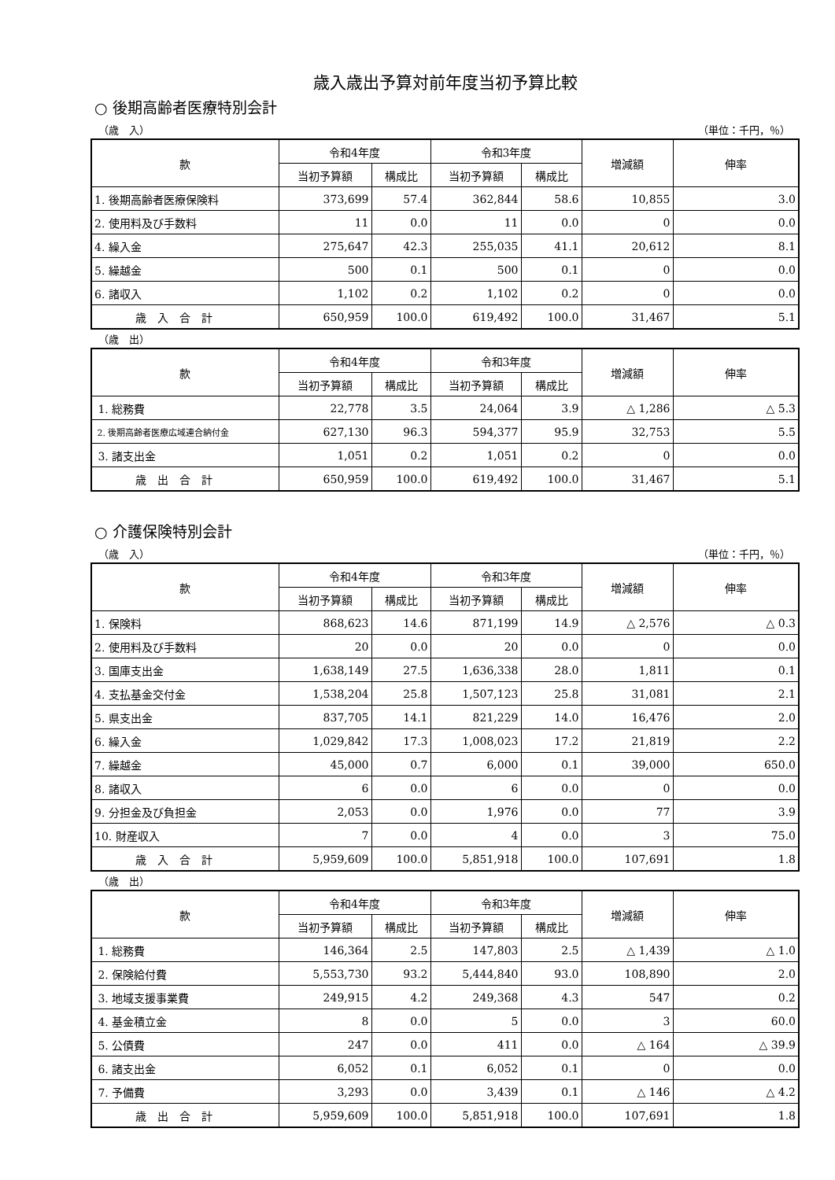歳入歳出予算対前年度当初予算比較
○ 後期高齢者医療特別会計
（歳　入） （単位：千円，％）
| 款 | 令和4年度 | | 令和3年度 | | 増減額 | 伸率 |
| --- | --- | --- | --- | --- | --- | --- |
| | 当初予算額 | 構成比 | 当初予算額 | 構成比 | | |
| 1. 後期高齢者医療保険料 | 373,699 | 57.4 | 362,844 | 58.6 | 10,855 | 3.0 |
| 2. 使用料及び手数料 | 11 | 0.0 | 11 | 0.0 | 0 | 0.0 |
| 4. 繰入金 | 275,647 | 42.3 | 255,035 | 41.1 | 20,612 | 8.1 |
| 5. 繰越金 | 500 | 0.1 | 500 | 0.1 | 0 | 0.0 |
| 6. 諸収入 | 1,102 | 0.2 | 1,102 | 0.2 | 0 | 0.0 |
| 歳 入 合 計 | 650,959 | 100.0 | 619,492 | 100.0 | 31,467 | 5.1 |
（歳　出）
| 款 | 令和4年度 | | 令和3年度 | | 増減額 | 伸率 |
| --- | --- | --- | --- | --- | --- | --- |
| | 当初予算額 | 構成比 | 当初予算額 | 構成比 | | |
| 1. 総務費 | 22,778 | 3.5 | 24,064 | 3.9 | △ 1,286 | △ 5.3 |
| 2. 後期高齢者医療広域連合納付金 | 627,130 | 96.3 | 594,377 | 95.9 | 32,753 | 5.5 |
| 3. 諸支出金 | 1,051 | 0.2 | 1,051 | 0.2 | 0 | 0.0 |
| 歳 出 合 計 | 650,959 | 100.0 | 619,492 | 100.0 | 31,467 | 5.1 |
○ 介護保険特別会計
（歳　入） （単位：千円，％）
| 款 | 令和4年度 | | 令和3年度 | | 増減額 | 伸率 |
| --- | --- | --- | --- | --- | --- | --- |
| | 当初予算額 | 構成比 | 当初予算額 | 構成比 | | |
| 1. 保険料 | 868,623 | 14.6 | 871,199 | 14.9 | △ 2,576 | △ 0.3 |
| 2. 使用料及び手数料 | 20 | 0.0 | 20 | 0.0 | 0 | 0.0 |
| 3. 国庫支出金 | 1,638,149 | 27.5 | 1,636,338 | 28.0 | 1,811 | 0.1 |
| 4. 支払基金交付金 | 1,538,204 | 25.8 | 1,507,123 | 25.8 | 31,081 | 2.1 |
| 5. 県支出金 | 837,705 | 14.1 | 821,229 | 14.0 | 16,476 | 2.0 |
| 6. 繰入金 | 1,029,842 | 17.3 | 1,008,023 | 17.2 | 21,819 | 2.2 |
| 7. 繰越金 | 45,000 | 0.7 | 6,000 | 0.1 | 39,000 | 650.0 |
| 8. 諸収入 | 6 | 0.0 | 6 | 0.0 | 0 | 0.0 |
| 9. 分担金及び負担金 | 2,053 | 0.0 | 1,976 | 0.0 | 77 | 3.9 |
| 10. 財産収入 | 7 | 0.0 | 4 | 0.0 | 3 | 75.0 |
| 歳 入 合 計 | 5,959,609 | 100.0 | 5,851,918 | 100.0 | 107,691 | 1.8 |
（歳　出）
| 款 | 令和4年度 | | 令和3年度 | | 増減額 | 伸率 |
| --- | --- | --- | --- | --- | --- | --- |
| | 当初予算額 | 構成比 | 当初予算額 | 構成比 | | |
| 1. 総務費 | 146,364 | 2.5 | 147,803 | 2.5 | △ 1,439 | △ 1.0 |
| 2. 保険給付費 | 5,553,730 | 93.2 | 5,444,840 | 93.0 | 108,890 | 2.0 |
| 3. 地域支援事業費 | 249,915 | 4.2 | 249,368 | 4.3 | 547 | 0.2 |
| 4. 基金積立金 | 8 | 0.0 | 5 | 0.0 | 3 | 60.0 |
| 5. 公債費 | 247 | 0.0 | 411 | 0.0 | △ 164 | △ 39.9 |
| 6. 諸支出金 | 6,052 | 0.1 | 6,052 | 0.1 | 0 | 0.0 |
| 7. 予備費 | 3,293 | 0.0 | 3,439 | 0.1 | △ 146 | △ 4.2 |
| 歳 出 合 計 | 5,959,609 | 100.0 | 5,851,918 | 100.0 | 107,691 | 1.8 |